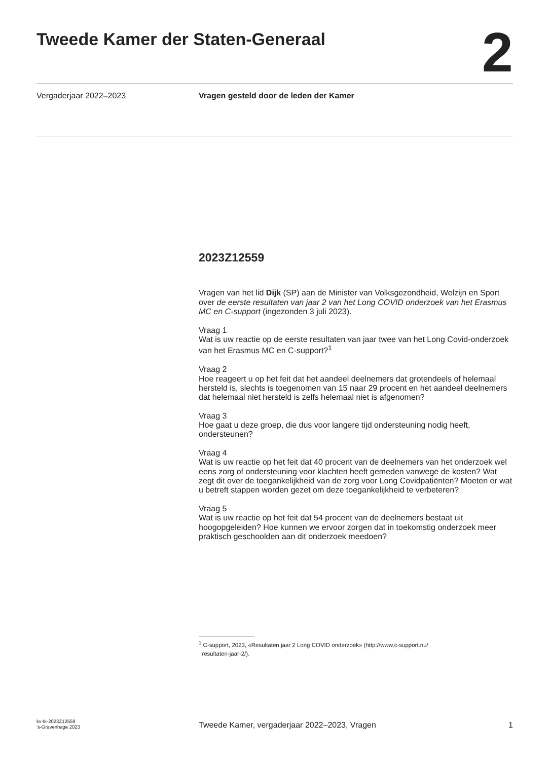Tweede Kamer der Staten-Generaal
2
Vergaderjaar 2022–2023 Vragen gesteld door de leden der Kamer
2023Z12559
Vragen van het lid Dijk (SP) aan de Minister van Volksgezondheid, Welzijn en Sport over de eerste resultaten van jaar 2 van het Long COVID onderzoek van het Erasmus MC en C-support (ingezonden 3 juli 2023).
Vraag 1
Wat is uw reactie op de eerste resultaten van jaar twee van het Long Covid-onderzoek van het Erasmus MC en C-support?<sup>1</sup>
Vraag 2
Hoe reageert u op het feit dat het aandeel deelnemers dat grotendeels of helemaal hersteld is, slechts is toegenomen van 15 naar 29 procent en het aandeel deelnemers dat helemaal niet hersteld is zelfs helemaal niet is afgenomen?
Vraag 3
Hoe gaat u deze groep, die dus voor langere tijd ondersteuning nodig heeft, ondersteunen?
Vraag 4
Wat is uw reactie op het feit dat 40 procent van de deelnemers van het onderzoek wel eens zorg of ondersteuning voor klachten heeft gemeden vanwege de kosten? Wat zegt dit over de toegankelijkheid van de zorg voor Long Covidpatiënten? Moeten er wat u betreft stappen worden gezet om deze toegankelijkheid te verbeteren?
Vraag 5
Wat is uw reactie op het feit dat 54 procent van de deelnemers bestaat uit hoogopgeleiden? Hoe kunnen we ervoor zorgen dat in toekomstig onderzoek meer praktisch geschoolden aan dit onderzoek meedoen?
<sup>1</sup> C-support, 2023, «Resultaten jaar 2 Long COVID onderzoek» (http://www.c-support.nu/
resultaten-jaar-2/).
kv-tk-2023Z12559
’s-Gravenhage 2023
Tweede Kamer, vergaderjaar 2022–2023, Vragen
1